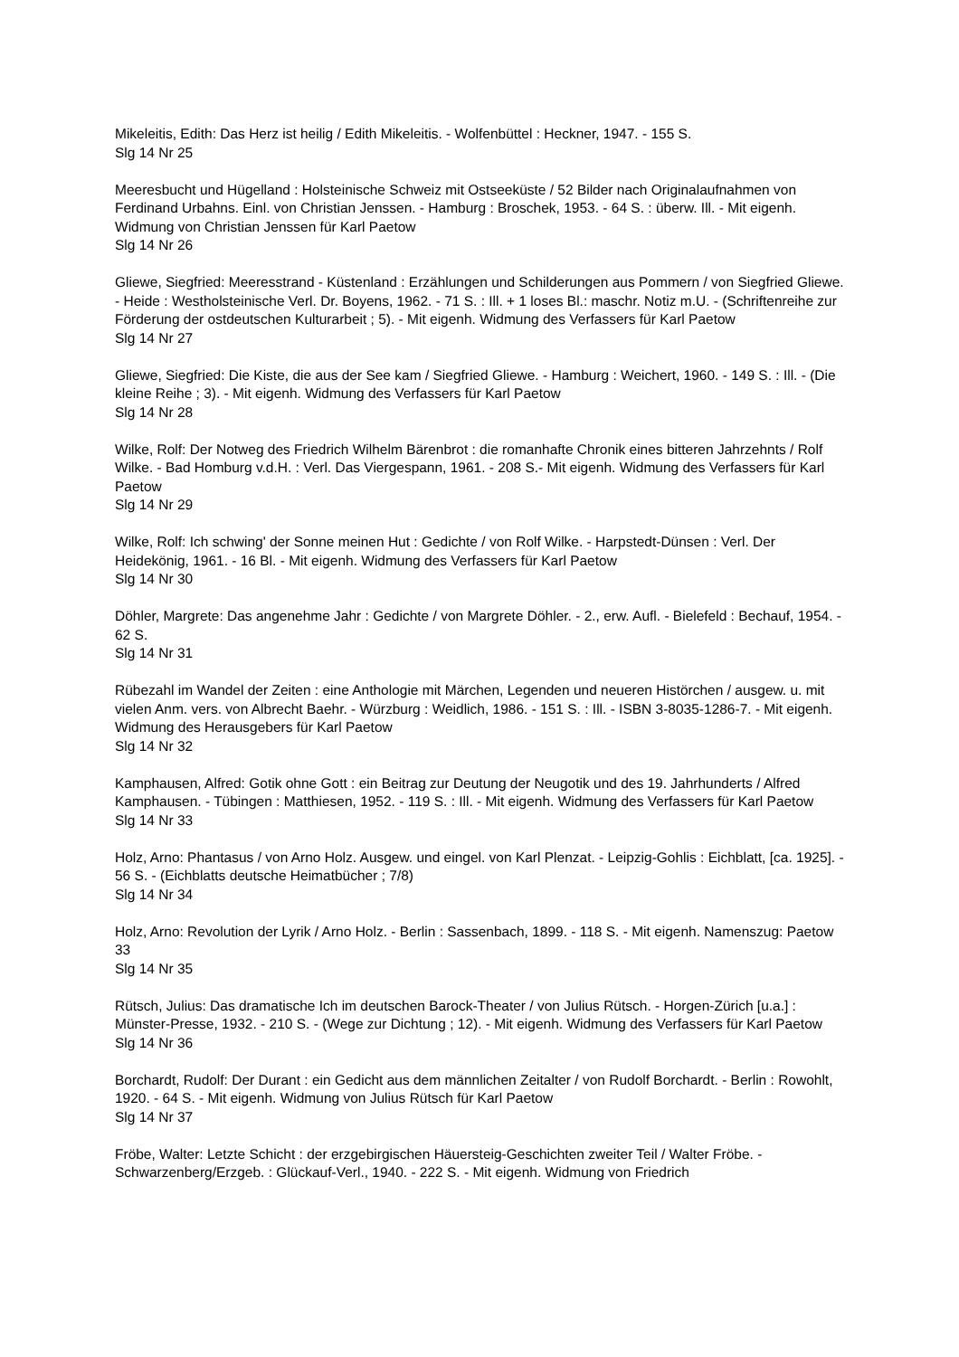Mikeleitis, Edith: Das Herz ist heilig / Edith Mikeleitis. - Wolfenbüttel : Heckner, 1947. - 155 S.
Slg 14 Nr 25
Meeresbucht und Hügelland : Holsteinische Schweiz mit Ostseeküste / 52 Bilder nach Originalaufnahmen von Ferdinand Urbahns. Einl. von Christian Jenssen. - Hamburg : Broschek, 1953. - 64 S. : überw. Ill. - Mit eigenh. Widmung von Christian Jenssen für Karl Paetow
Slg 14 Nr 26
Gliewe, Siegfried: Meeresstrand - Küstenland : Erzählungen und Schilderungen aus Pommern / von Siegfried Gliewe. - Heide : Westholsteinische Verl. Dr. Boyens, 1962. - 71 S. : Ill. + 1 loses Bl.: maschr. Notiz m.U. - (Schriftenreihe zur Förderung der ostdeutschen Kulturarbeit ; 5). - Mit eigenh. Widmung des Verfassers für Karl Paetow
Slg 14 Nr 27
Gliewe, Siegfried: Die Kiste, die aus der See kam / Siegfried Gliewe. - Hamburg : Weichert, 1960. - 149 S. : Ill. - (Die kleine Reihe ; 3). - Mit eigenh. Widmung des Verfassers für Karl Paetow
Slg 14 Nr 28
Wilke, Rolf: Der Notweg des Friedrich Wilhelm Bärenbrot : die romanhafte Chronik eines bitteren Jahrzehnts / Rolf Wilke. - Bad Homburg v.d.H. : Verl. Das Viergespann, 1961. - 208 S.- Mit eigenh. Widmung des Verfassers für Karl Paetow
Slg 14 Nr 29
Wilke, Rolf: Ich schwing' der Sonne meinen Hut : Gedichte / von Rolf Wilke. - Harpstedt-Dünsen : Verl. Der Heidekönig, 1961. - 16 Bl. - Mit eigenh. Widmung des Verfassers für Karl Paetow
Slg 14 Nr 30
Döhler, Margrete: Das angenehme Jahr : Gedichte / von Margrete Döhler. - 2., erw. Aufl. - Bielefeld : Bechauf, 1954. - 62 S.
Slg 14 Nr 31
Rübezahl im Wandel der Zeiten : eine Anthologie mit Märchen, Legenden und neueren Histörchen / ausgew. u. mit vielen Anm. vers. von Albrecht Baehr. - Würzburg : Weidlich, 1986. - 151 S. : Ill. - ISBN 3-8035-1286-7. - Mit eigenh. Widmung des Herausgebers für Karl Paetow
Slg 14 Nr 32
Kamphausen, Alfred: Gotik ohne Gott : ein Beitrag zur Deutung der Neugotik und des 19. Jahrhunderts / Alfred Kamphausen. - Tübingen : Matthiesen, 1952. - 119 S. : Ill. - Mit eigenh. Widmung des Verfassers für Karl Paetow
Slg 14 Nr 33
Holz, Arno: Phantasus / von Arno Holz. Ausgew. und eingel. von Karl Plenzat. - Leipzig-Gohlis : Eichblatt, [ca. 1925]. - 56 S. - (Eichblatts deutsche Heimatbücher ; 7/8)
Slg 14 Nr 34
Holz, Arno: Revolution der Lyrik / Arno Holz. - Berlin : Sassenbach, 1899. - 118 S. - Mit eigenh. Namenszug: Paetow 33
Slg 14 Nr 35
Rütsch, Julius: Das dramatische Ich im deutschen Barock-Theater / von Julius Rütsch. - Horgen-Zürich [u.a.] : Münster-Presse, 1932. - 210 S. - (Wege zur Dichtung ; 12). - Mit eigenh. Widmung des Verfassers für Karl Paetow
Slg 14 Nr 36
Borchardt, Rudolf: Der Durant : ein Gedicht aus dem männlichen Zeitalter / von Rudolf Borchardt. - Berlin : Rowohlt, 1920. - 64 S. - Mit eigenh. Widmung von Julius Rütsch für Karl Paetow
Slg 14 Nr 37
Fröbe, Walter: Letzte Schicht : der erzgebirgischen Häuersteig-Geschichten zweiter Teil / Walter Fröbe. - Schwarzenberg/Erzgeb. : Glückauf-Verl., 1940. - 222 S. - Mit eigenh. Widmung von Friedrich